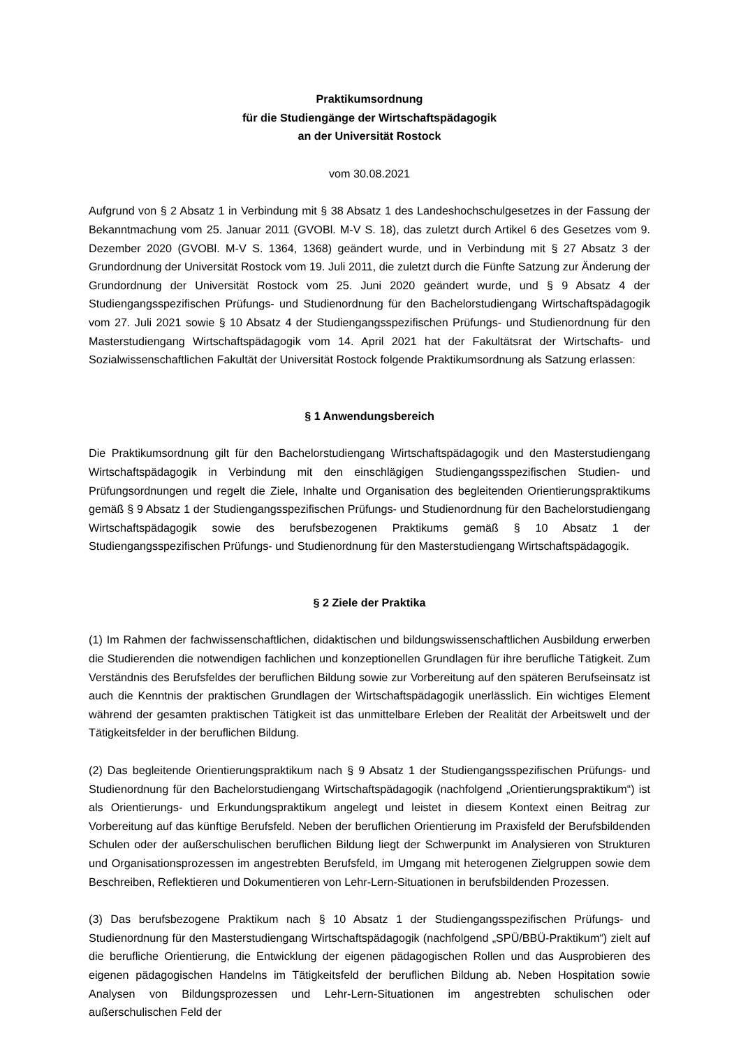Praktikumsordnung
für die Studiengänge der Wirtschaftspädagogik
an der Universität Rostock
vom 30.08.2021
Aufgrund von § 2 Absatz 1 in Verbindung mit § 38 Absatz 1 des Landeshochschulgesetzes in der Fassung der Bekanntmachung vom 25. Januar 2011 (GVOBl. M-V S. 18), das zuletzt durch Artikel 6 des Gesetzes vom 9. Dezember 2020 (GVOBl. M-V S. 1364, 1368) geändert wurde, und in Verbindung mit § 27 Absatz 3 der Grundordnung der Universität Rostock vom 19. Juli 2011, die zuletzt durch die Fünfte Satzung zur Änderung der Grundordnung der Universität Rostock vom 25. Juni 2020 geändert wurde, und § 9 Absatz 4 der Studiengangsspezifischen Prüfungs- und Studienordnung für den Bachelorstudiengang Wirtschaftspädagogik vom 27. Juli 2021 sowie § 10 Absatz 4 der Studiengangsspezifischen Prüfungs- und Studienordnung für den Masterstudiengang Wirtschaftspädagogik vom 14. April 2021 hat der Fakultätsrat der Wirtschafts- und Sozialwissenschaftlichen Fakultät der Universität Rostock folgende Praktikumsordnung als Satzung erlassen:
§ 1 Anwendungsbereich
Die Praktikumsordnung gilt für den Bachelorstudiengang Wirtschaftspädagogik und den Masterstudiengang Wirtschaftspädagogik in Verbindung mit den einschlägigen Studiengangsspezifischen Studien- und Prüfungsordnungen und regelt die Ziele, Inhalte und Organisation des begleitenden Orientierungspraktikums gemäß § 9 Absatz 1 der Studiengangsspezifischen Prüfungs- und Studienordnung für den Bachelorstudiengang Wirtschaftspädagogik sowie des berufsbezogenen Praktikums gemäß § 10 Absatz 1 der Studiengangsspezifischen Prüfungs- und Studienordnung für den Masterstudiengang Wirtschaftspädagogik.
§ 2 Ziele der Praktika
(1) Im Rahmen der fachwissenschaftlichen, didaktischen und bildungswissenschaftlichen Ausbildung erwerben die Studierenden die notwendigen fachlichen und konzeptionellen Grundlagen für ihre berufliche Tätigkeit. Zum Verständnis des Berufsfeldes der beruflichen Bildung sowie zur Vorbereitung auf den späteren Berufseinsatz ist auch die Kenntnis der praktischen Grundlagen der Wirtschaftspädagogik unerlässlich. Ein wichtiges Element während der gesamten praktischen Tätigkeit ist das unmittelbare Erleben der Realität der Arbeitswelt und der Tätigkeitsfelder in der beruflichen Bildung.
(2) Das begleitende Orientierungspraktikum nach § 9 Absatz 1 der Studiengangsspezifischen Prüfungs- und Studienordnung für den Bachelorstudiengang Wirtschaftspädagogik (nachfolgend „Orientierungspraktikum“) ist als Orientierungs- und Erkundungspraktikum angelegt und leistet in diesem Kontext einen Beitrag zur Vorbereitung auf das künftige Berufsfeld. Neben der beruflichen Orientierung im Praxisfeld der Berufsbildenden Schulen oder der außerschulischen beruflichen Bildung liegt der Schwerpunkt im Analysieren von Strukturen und Organisationsprozessen im angestrebten Berufsfeld, im Umgang mit heterogenen Zielgruppen sowie dem Beschreiben, Reflektieren und Dokumentieren von Lehr-Lern-Situationen in berufsbildenden Prozessen.
(3) Das berufsbezogene Praktikum nach § 10 Absatz 1 der Studiengangsspezifischen Prüfungs- und Studienordnung für den Masterstudiengang Wirtschaftspädagogik (nachfolgend „SPÜ/BBÜ-Praktikum“) zielt auf die berufliche Orientierung, die Entwicklung der eigenen pädagogischen Rollen und das Ausprobieren des eigenen pädagogischen Handelns im Tätigkeitsfeld der beruflichen Bildung ab. Neben Hospitation sowie Analysen von Bildungsprozessen und Lehr-Lern-Situationen im angestrebten schulischen oder außerschulischen Feld der